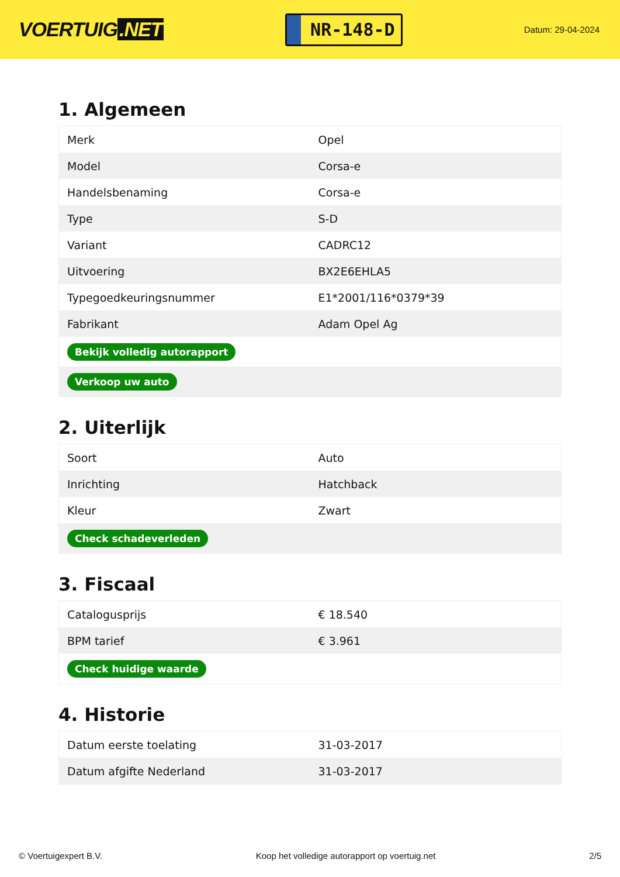VOERTUIG.NET
NR-148-D
Datum: 29-04-2024
1. Algemeen
| Merk | Opel |
| Model | Corsa-e |
| Handelsbenaming | Corsa-e |
| Type | S-D |
| Variant | CADRC12 |
| Uitvoering | BX2E6EHLA5 |
| Typegoedkeuringsnummer | E1*2001/116*0379*39 |
| Fabrikant | Adam Opel Ag |
| Bekijk volledig autorapport | |
| Verkoop uw auto | |
2. Uiterlijk
| Soort | Auto |
| Inrichting | Hatchback |
| Kleur | Zwart |
| Check schadeverleden | |
3. Fiscaal
| Catalogusprijs | € 18.540 |
| BPM tarief | € 3.961 |
| Check huidige waarde | |
4. Historie
| Datum eerste toelating | 31-03-2017 |
| Datum afgifte Nederland | 31-03-2017 |
© Voertuigexpert B.V. Koop het volledige autorapport op voertuig.net 2/5